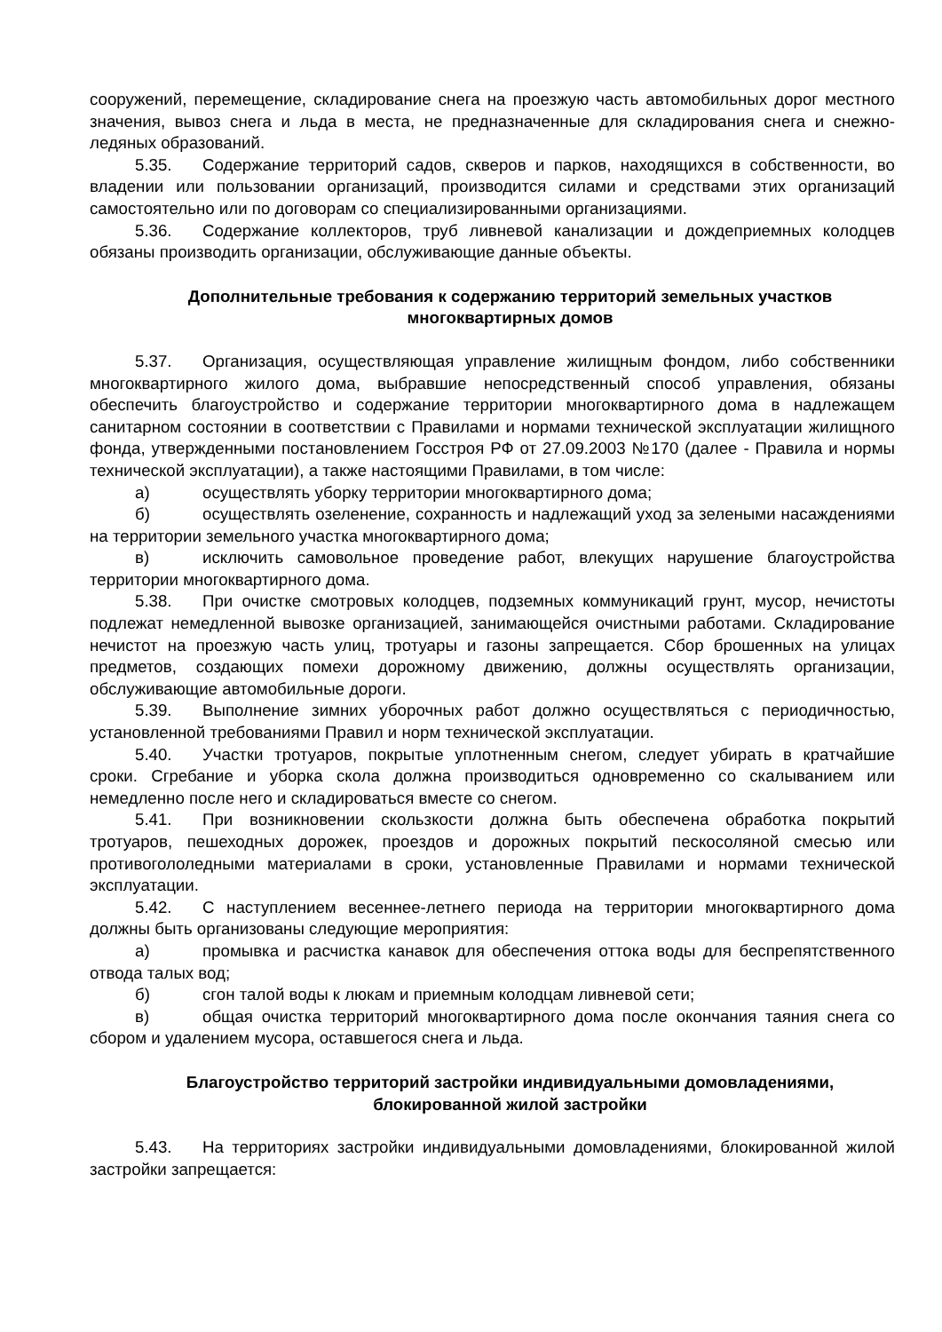сооружений, перемещение, складирование снега на проезжую часть автомобильных дорог местного значения, вывоз снега и льда в места, не предназначенные для складирования снега и снежно-ледяных образований.
5.35. Содержание территорий садов, скверов и парков, находящихся в собственности, во владении или пользовании организаций, производится силами и средствами этих организаций самостоятельно или по договорам со специализированными организациями.
5.36. Содержание коллекторов, труб ливневой канализации и дождеприемных колодцев обязаны производить организации, обслуживающие данные объекты.
Дополнительные требования к содержанию территорий земельных участков многоквартирных домов
5.37. Организация, осуществляющая управление жилищным фондом, либо собственники многоквартирного жилого дома, выбравшие непосредственный способ управления, обязаны обеспечить благоустройство и содержание территории многоквартирного дома в надлежащем санитарном состоянии в соответствии с Правилами и нормами технической эксплуатации жилищного фонда, утвержденными постановлением Госстроя РФ от 27.09.2003 №170 (далее - Правила и нормы технической эксплуатации), а также настоящими Правилами, в том числе:
а) осуществлять уборку территории многоквартирного дома;
б) осуществлять озеленение, сохранность и надлежащий уход за зелеными насаждениями на территории земельного участка многоквартирного дома;
в) исключить самовольное проведение работ, влекущих нарушение благоустройства территории многоквартирного дома.
5.38. При очистке смотровых колодцев, подземных коммуникаций грунт, мусор, нечистоты подлежат немедленной вывозке организацией, занимающейся очистными работами. Складирование нечистот на проезжую часть улиц, тротуары и газоны запрещается. Сбор брошенных на улицах предметов, создающих помехи дорожному движению, должны осуществлять организации, обслуживающие автомобильные дороги.
5.39. Выполнение зимних уборочных работ должно осуществляться с периодичностью, установленной требованиями Правил и норм технической эксплуатации.
5.40. Участки тротуаров, покрытые уплотненным снегом, следует убирать в кратчайшие сроки. Сгребание и уборка скола должна производиться одновременно со скалыванием или немедленно после него и складироваться вместе со снегом.
5.41. При возникновении скользкости должна быть обеспечена обработка покрытий тротуаров, пешеходных дорожек, проездов и дорожных покрытий пескосоляной смесью или противогололедными материалами в сроки, установленные Правилами и нормами технической эксплуатации.
5.42. С наступлением весеннее-летнего периода на территории многоквартирного дома должны быть организованы следующие мероприятия:
а) промывка и расчистка канавок для обеспечения оттока воды для беспрепятственного отвода талых вод;
б) сгон талой воды к люкам и приемным колодцам ливневой сети;
в) общая очистка территорий многоквартирного дома после окончания таяния снега со сбором и удалением мусора, оставшегося снега и льда.
Благоустройство территорий застройки индивидуальными домовладениями, блокированной жилой застройки
5.43. На территориях застройки индивидуальными домовладениями, блокированной жилой застройки запрещается: